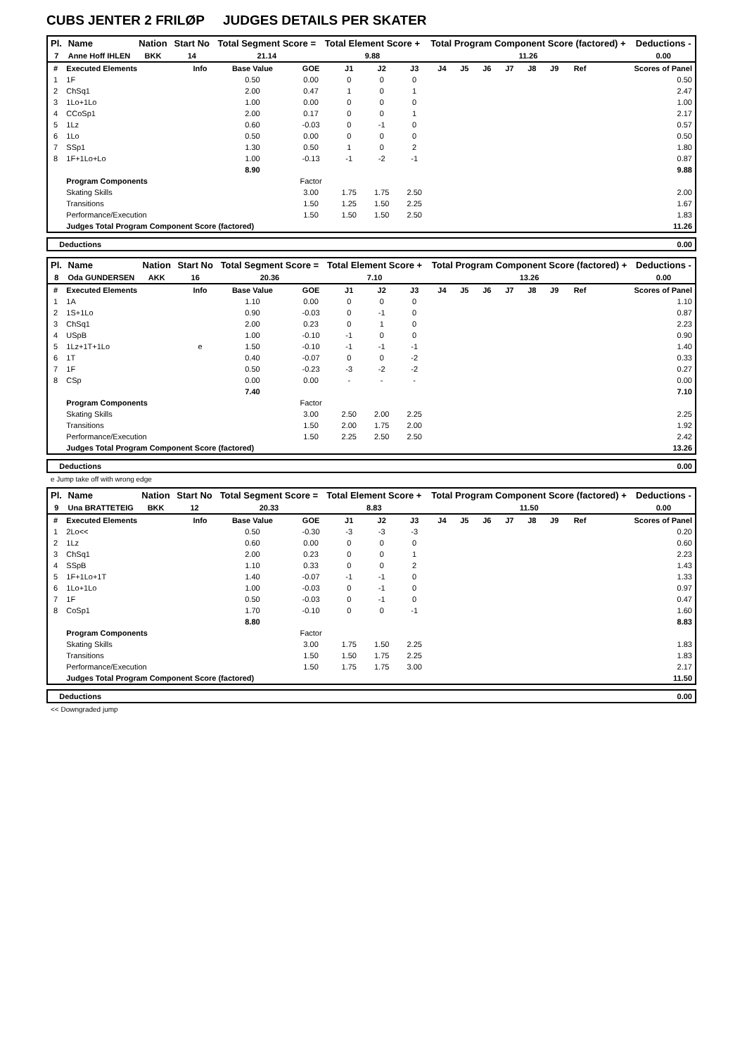CUBS JENTER 2 FRILØP JUDGES DETAILS PER SKATER
| Pl. | Name | Nation | Start No | Total Segment Score = | Total Element Score + | Total Program Component Score (factored) + | Deductions - |
| --- | --- | --- | --- | --- | --- | --- | --- |
| 7 | Anne Hoff IHLEN | BKK | 14 | 21.14 | 9.88 | 11.26 | 0.00 |
| # | Executed Elements | Info | Base Value | GOE | J1 | J2 | J3 | J4 | J5 | J6 | J7 | J8 | J9 | Ref | Scores of Panel |
| --- | --- | --- | --- | --- | --- | --- | --- | --- | --- | --- | --- | --- | --- | --- | --- |
| 1 | 1F | | 0.50 | 0.00 | 0 | 0 | 0 | | | | | | | | 0.50 |
| 2 | ChSq1 | | 2.00 | 0.47 | 1 | 0 | 1 | | | | | | | | 2.47 |
| 3 | 1Lo+1Lo | | 1.00 | 0.00 | 0 | 0 | 0 | | | | | | | | 1.00 |
| 4 | CCoSp1 | | 2.00 | 0.17 | 0 | 0 | 1 | | | | | | | | 2.17 |
| 5 | 1Lz | | 0.60 | -0.03 | 0 | -1 | 0 | | | | | | | | 0.57 |
| 6 | 1Lo | | 0.50 | 0.00 | 0 | 0 | 0 | | | | | | | | 0.50 |
| 7 | SSp1 | | 1.30 | 0.50 | 1 | 0 | 2 | | | | | | | | 1.80 |
| 8 | 1F+1Lo+Lo | | 1.00 | -0.13 | -1 | -2 | -1 | | | | | | | | 0.87 |
| | | | 8.90 | | | | | | | | | | | | 9.88 |
| | Program Components | | | Factor | | | | | | | | | | | |
| | Skating Skills | | | 3.00 | 1.75 | 1.75 | 2.50 | | | | | | | | 2.00 |
| | Transitions | | | 1.50 | 1.25 | 1.50 | 2.25 | | | | | | | | 1.67 |
| | Performance/Execution | | | 1.50 | 1.50 | 1.50 | 2.50 | | | | | | | | 1.83 |
| | Judges Total Program Component Score (factored) | | | | | | | | | | | | | | 11.26 |
| Deductions | 0.00 |
| --- | --- |
| Pl. | Name | Nation | Start No | Total Segment Score = | Total Element Score + | Total Program Component Score (factored) + | Deductions - |
| --- | --- | --- | --- | --- | --- | --- | --- |
| 8 | Oda GUNDERSEN | AKK | 16 | 20.36 | 7.10 | 13.26 | 0.00 |
| # | Executed Elements | Info | Base Value | GOE | J1 | J2 | J3 | J4 | J5 | J6 | J7 | J8 | J9 | Ref | Scores of Panel |
| --- | --- | --- | --- | --- | --- | --- | --- | --- | --- | --- | --- | --- | --- | --- | --- |
| 1 | 1A | | 1.10 | 0.00 | 0 | 0 | 0 | | | | | | | | 1.10 |
| 2 | 1S+1Lo | | 0.90 | -0.03 | 0 | -1 | 0 | | | | | | | | 0.87 |
| 3 | ChSq1 | | 2.00 | 0.23 | 0 | 1 | 0 | | | | | | | | 2.23 |
| 4 | USpB | | 1.00 | -0.10 | -1 | 0 | 0 | | | | | | | | 0.90 |
| 5 | 1Lz+1T+1Lo | e | 1.50 | -0.10 | -1 | -1 | -1 | | | | | | | | 1.40 |
| 6 | 1T | | 0.40 | -0.07 | 0 | 0 | -2 | | | | | | | | 0.33 |
| 7 | 1F | | 0.50 | -0.23 | -3 | -2 | -2 | | | | | | | | 0.27 |
| 8 | CSp | | 0.00 | 0.00 | - | - | - | | | | | | | | 0.00 |
| | | | 7.40 | | | | | | | | | | | | 7.10 |
| | Program Components | | | Factor | | | | | | | | | | | |
| | Skating Skills | | | 3.00 | 2.50 | 2.00 | 2.25 | | | | | | | | 2.25 |
| | Transitions | | | 1.50 | 2.00 | 1.75 | 2.00 | | | | | | | | 1.92 |
| | Performance/Execution | | | 1.50 | 2.25 | 2.50 | 2.50 | | | | | | | | 2.42 |
| | Judges Total Program Component Score (factored) | | | | | | | | | | | | | | 13.26 |
| Deductions | 0.00 |
| --- | --- |
e Jump take off with wrong edge
| Pl. | Name | Nation | Start No | Total Segment Score = | Total Element Score + | Total Program Component Score (factored) + | Deductions - |
| --- | --- | --- | --- | --- | --- | --- | --- |
| 9 | Una BRATTETEIG | BKK | 12 | 20.33 | 8.83 | 11.50 | 0.00 |
| # | Executed Elements | Info | Base Value | GOE | J1 | J2 | J3 | J4 | J5 | J6 | J7 | J8 | J9 | Ref | Scores of Panel |
| --- | --- | --- | --- | --- | --- | --- | --- | --- | --- | --- | --- | --- | --- | --- | --- |
| 1 | 2Lo<< | | 0.50 | -0.30 | -3 | -3 | -3 | | | | | | | | 0.20 |
| 2 | 1Lz | | 0.60 | 0.00 | 0 | 0 | 0 | | | | | | | | 0.60 |
| 3 | ChSq1 | | 2.00 | 0.23 | 0 | 0 | 1 | | | | | | | | 2.23 |
| 4 | SSpB | | 1.10 | 0.33 | 0 | 0 | 2 | | | | | | | | 1.43 |
| 5 | 1F+1Lo+1T | | 1.40 | -0.07 | -1 | -1 | 0 | | | | | | | | 1.33 |
| 6 | 1Lo+1Lo | | 1.00 | -0.03 | 0 | -1 | 0 | | | | | | | | 0.97 |
| 7 | 1F | | 0.50 | -0.03 | 0 | -1 | 0 | | | | | | | | 0.47 |
| 8 | CoSp1 | | 1.70 | -0.10 | 0 | 0 | -1 | | | | | | | | 1.60 |
| | | | 8.80 | | | | | | | | | | | | 8.83 |
| | Program Components | | | Factor | | | | | | | | | | | |
| | Skating Skills | | | 3.00 | 1.75 | 1.50 | 2.25 | | | | | | | | 1.83 |
| | Transitions | | | 1.50 | 1.50 | 1.75 | 2.25 | | | | | | | | 1.83 |
| | Performance/Execution | | | 1.50 | 1.75 | 1.75 | 3.00 | | | | | | | | 2.17 |
| | Judges Total Program Component Score (factored) | | | | | | | | | | | | | | 11.50 |
| Deductions | 0.00 |
| --- | --- |
<< Downgraded jump